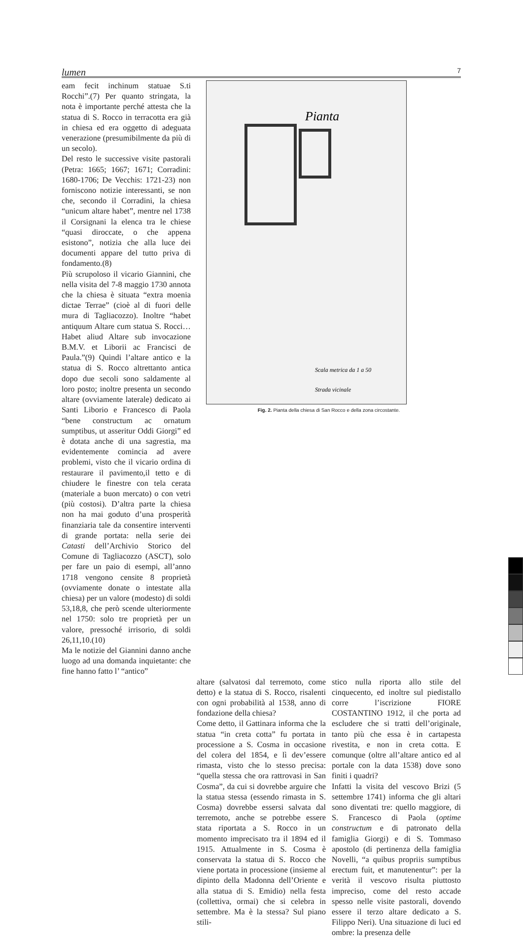lumen 7
eam fecit inchinum statuae S.ti Rocchi”.(7) Per quanto stringata, la nota è importante perché attesta che la statua di S. Rocco in terracotta era già in chiesa ed era oggetto di adeguata venerazione (presumibilmente da più di un secolo).
Del resto le successive visite pastorali (Petra: 1665; 1667; 1671; Corradini: 1680-1706; De Vecchis: 1721-23) non forniscono notizie interessanti, se non che, secondo il Corradini, la chiesa “unicum altare habet”, mentre nel 1738 il Corsignani la elenca tra le chiese “quasi diroccate, o che appena esistono”, notizia che alla luce dei documenti appare del tutto priva di fondamento.(8)
Più scrupoloso il vicario Giannini, che nella visita del 7-8 maggio 1730 annota che la chiesa è situata “extra moenia dictae Terrae” (cioè al di fuori delle mura di Tagliacozzo). Inoltre “habet antiquum Altare cum statua S. Rocci…Habet aliud Altare sub invocazione B.M.V. et Liborii ac Francisci de Paula.”(9) Quindi l’altare antico e la statua di S. Rocco altrettanto antica dopo due secoli sono saldamente al loro posto; inoltre presenta un secondo altare (ovviamente laterale) dedicato ai Santi Liborio e Francesco di Paola “bene constructum ac ornatum sumptibus, ut asseritur Oddi Giorgi” ed è dotata anche di una sagrestia, ma evidentemente comincia ad avere problemi, visto che il vicario ordina di restaurare il pavimento,il tetto e di chiudere le finestre con tela cerata (materiale a buon mercato) o con vetri (più costosi). D’altra parte la chiesa non ha mai goduto d’una prosperità finanziaria tale da consentire interventi di grande portata: nella serie dei Catasti dell’Archivio Storico del Comune di Tagliacozzo (ASCT), solo per fare un paio di esempi, all’anno 1718 vengono censite 8 proprietà (ovviamente donate o intestate alla chiesa) per un valore (modesto) di soldi 53,18,8, che però scende ulteriormente nel 1750: solo tre proprietà per un valore, pressoché irrisorio, di soldi 26,11,10.(10)
Ma le notizie del Giannini danno anche luogo ad una domanda inquietante: che fine hanno fatto l’ “antico”
Pianta
Strada vicinale
Scala metrica da 1 a 50
Fig. 2. Pianta della chiesa di San Rocco e della zona circostante.
altare (salvatosi dal terremoto, come detto) e la statua di S. Rocco, risalenti con ogni probabilità al 1538, anno di fondazione della chiesa?
Come detto, il Gattinara informa che la statua “in creta cotta” fu portata in processione a S. Cosma in occasione del colera del 1854, e lì dev’essere rimasta, visto che lo stesso precisa: “quella stessa che ora rattrovasi in San Cosma”, da cui si dovrebbe arguire che la statua stessa (essendo rimasta in S. Cosma) dovrebbe essersi salvata dal terremoto, anche se potrebbe essere stata riportata a S. Rocco in un momento imprecisato tra il 1894 ed il 1915. Attualmente in S. Cosma è conservata la statua di S. Rocco che viene portata in processione (insieme al dipinto della Madonna dell’Oriente e alla statua di S. Emidio) nella festa (collettiva, ormai) che si celebra in settembre. Ma è la stessa? Sul piano stili-
stico nulla riporta allo stile del cinquecento, ed inoltre sul piedistallo corre l’iscrizione FIORE COSTANTINO 1912, il che porta ad escludere che si tratti dell’originale, tanto più che essa è in cartapesta rivestita, e non in creta cotta. E comunque (oltre all’altare antico ed al portale con la data 1538) dove sono finiti i quadri?
Infatti la visita del vescovo Brizi (5 settembre 1741) informa che gli altari sono diventati tre: quello maggiore, di S. Francesco di Paola (optime constructum e di patronato della famiglia Giorgi) e di S. Tommaso apostolo (di pertinenza della famiglia Novelli, “a quibus propriis sumptibus erectum fuit, et manutenentur”: per la verità il vescovo risulta piuttosto impreciso, come del resto accade spesso nelle visite pastorali, dovendo essere il terzo altare dedicato a S. Filippo Neri). Una situazione di luci ed ombre: la presenza delle